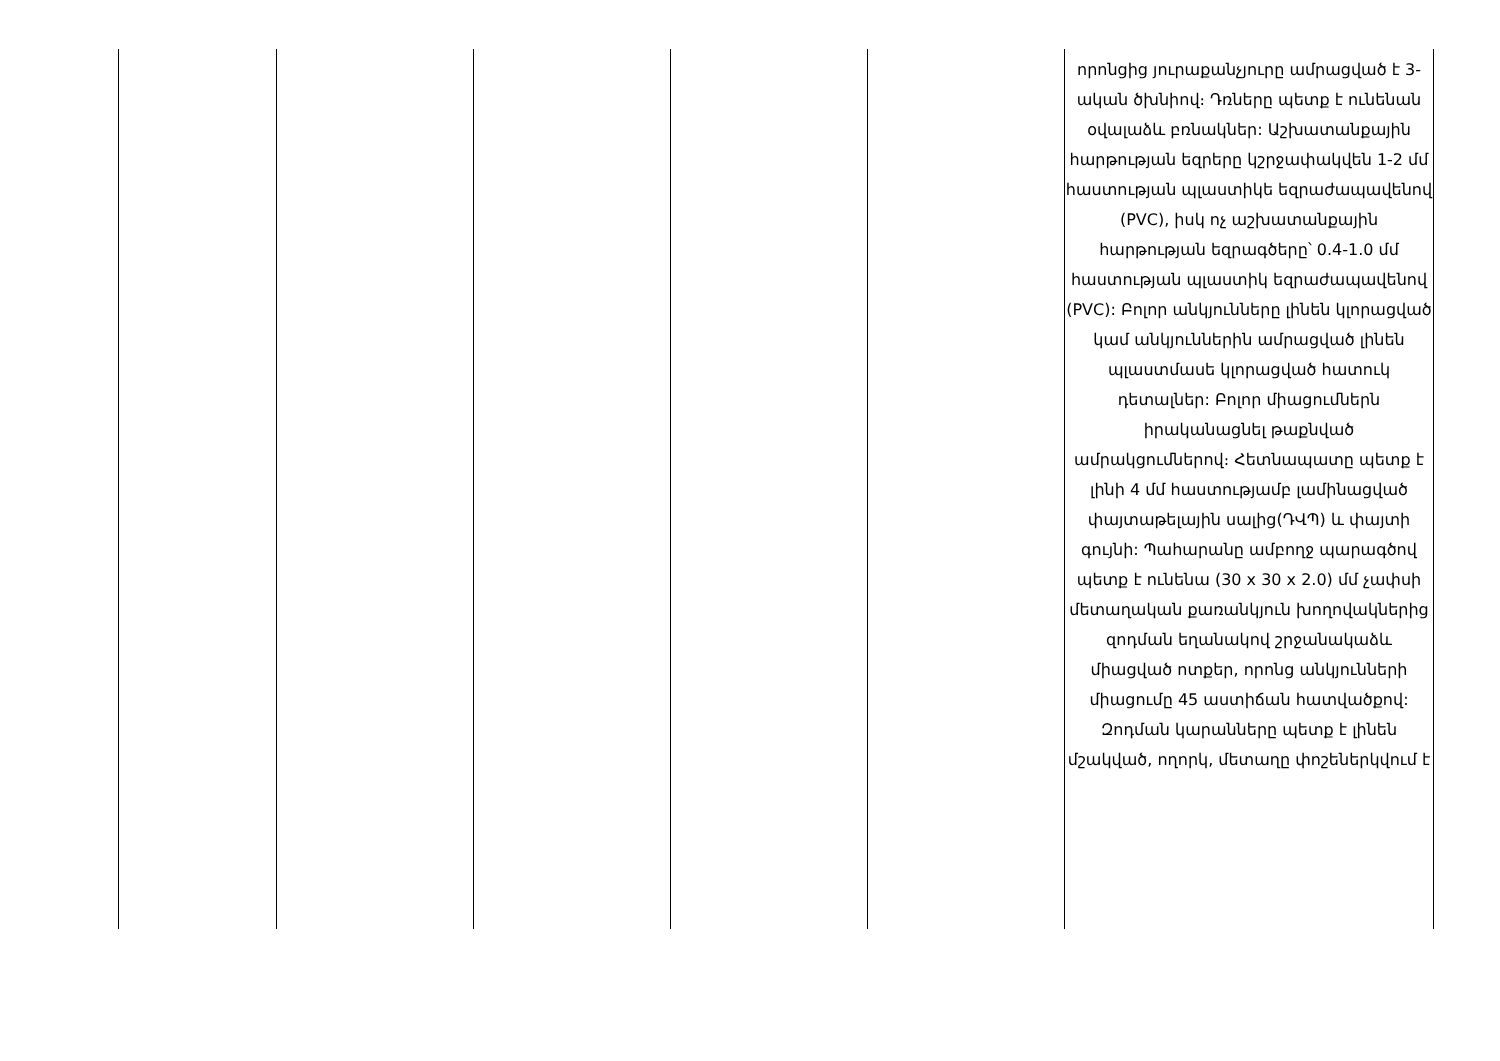| | | | | | որոնցից յուրաքանչյուրը ամրացված է 3-ական ծխնիով։ Դռները պետք է ունենան օվալաձև բռնակներ: Աշխատանքային հարթության եզրերը կշրջափակվեն 1-2 մմ հաստության պլաստիկե եզրաժապավենով (PVC), իսկ ոչ աշխատանքային հարթության եզրագծերը՝ 0.4-1.0 մմ հաստության պլաստիկ եզրաժապավենով (PVC): Բոլոր անկյունները լինեն կլորացված կամ անկյուններին ամրացված լինեն պլաստմասե կլորացված հատուկ դետալներ: Բոլոր միացումներն իրականացնել թաքնված ամրակցումներով։ Հետնապատը պետք է լինի 4 մմ հաստությամբ լամինացված փայտաթելային սալից(ԴՎՊ) և փայտի գույնի: Պահարանը ամբողջ պարագծով պետք է ունենա (30 x 30 x 2.0) մմ չափսի մետաղական քառանկյուն խողովակներից զոդման եղանակով շրջանակաձև միացված ոտքեր, որոնց անկյունների միացումը 45 աստիճան հատվածքով: Զոդման կարանները պետք է լինեն մշակված, ողորկ, մետաղը փոշեներկվում է |